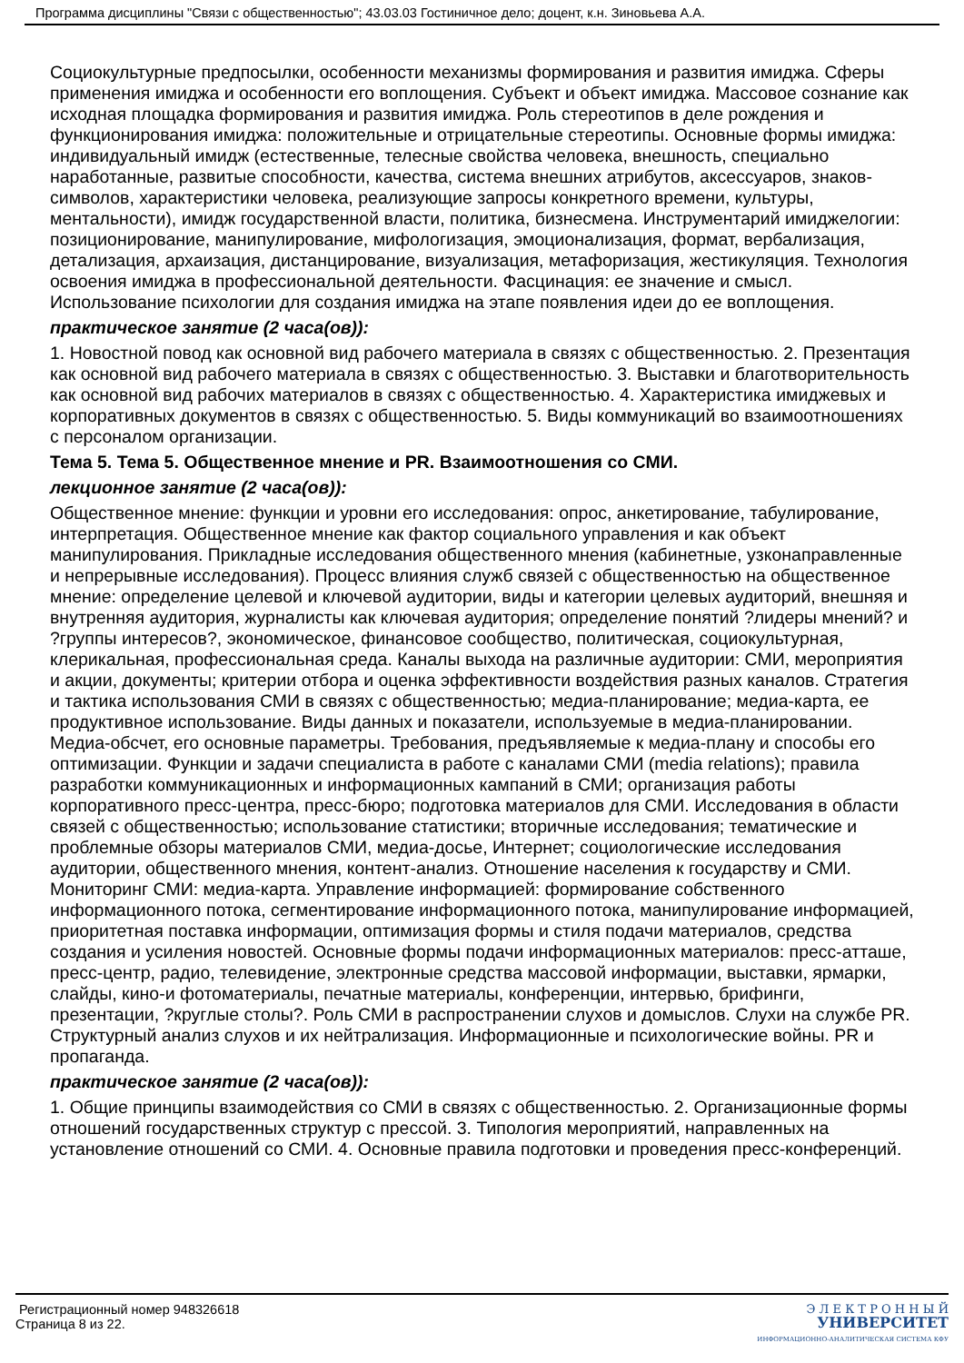Программа дисциплины "Связи с общественностью"; 43.03.03 Гостиничное дело; доцент, к.н. Зиновьева А.А.
Социокультурные предпосылки, особенности механизмы формирования и развития имиджа. Сферы применения имиджа и особенности его воплощения. Субъект и объект имиджа. Массовое сознание как исходная площадка формирования и развития имиджа. Роль стереотипов в деле рождения и функционирования имиджа: положительные и отрицательные стереотипы. Основные формы имиджа: индивидуальный имидж (естественные, телесные свойства человека, внешность, специально наработанные, развитые способности, качества, система внешних атрибутов, аксессуаров, знаков-символов, характеристики человека, реализующие запросы конкретного времени, культуры, ментальности), имидж государственной власти, политика, бизнесмена. Инструментарий имиджелогии: позиционирование, манипулирование, мифологизация, эмоционализация, формат, вербализация, детализация, архаизация, дистанцирование, визуализация, метафоризация, жестикуляция. Технология освоения имиджа в профессиональной деятельности. Фасцинация: ее значение и смысл. Использование психологии для создания имиджа на этапе появления идеи до ее воплощения.
практическое занятие (2 часа(ов)):
1. Новостной повод как основной вид рабочего материала в связях с общественностью. 2. Презентация как основной вид рабочего материала в связях с общественностью. 3. Выставки и благотворительность как основной вид рабочих материалов в связях с общественностью. 4. Характеристика имиджевых и корпоративных документов в связях с общественностью. 5. Виды коммуникаций во взаимоотношениях с персоналом организации.
Тема 5. Тема 5. Общественное мнение и PR. Взаимоотношения со СМИ.
лекционное занятие (2 часа(ов)):
Общественное мнение: функции и уровни его исследования: опрос, анкетирование, табулирование, интерпретация. Общественное мнение как фактор социального управления и как объект манипулирования. Прикладные исследования общественного мнения (кабинетные, узконаправленные и непрерывные исследования). Процесс влияния служб связей с общественностью на общественное мнение: определение целевой и ключевой аудитории, виды и категории целевых аудиторий, внешняя и внутренняя аудитория, журналисты как ключевая аудитория; определение понятий ?лидеры мнений? и ?группы интересов?, экономическое, финансовое сообщество, политическая, социокультурная, клерикальная, профессиональная среда. Каналы выхода на различные аудитории: СМИ, мероприятия и акции, документы; критерии отбора и оценка эффективности воздействия разных каналов. Стратегия и тактика использования СМИ в связях с общественностью; медиа-планирование; медиа-карта, ее продуктивное использование. Виды данных и показатели, используемые в медиа-планировании. Медиа-обсчет, его основные параметры. Требования, предъявляемые к медиа-плану и способы его оптимизации. Функции и задачи специалиста в работе с каналами СМИ (media relations); правила разработки коммуникационных и информационных кампаний в СМИ; организация работы корпоративного пресс-центра, пресс-бюро; подготовка материалов для СМИ. Исследования в области связей с общественностью; использование статистики; вторичные исследования; тематические и проблемные обзоры материалов СМИ, медиа-досье, Интернет; социологические исследования аудитории, общественного мнения, контент-анализ. Отношение населения к государству и СМИ. Мониторинг СМИ: медиа-карта. Управление информацией: формирование собственного информационного потока, сегментирование информационного потока, манипулирование информацией, приоритетная поставка информации, оптимизация формы и стиля подачи материалов, средства создания и усиления новостей. Основные формы подачи информационных материалов: пресс-атташе, пресс-центр, радио, телевидение, электронные средства массовой информации, выставки, ярмарки, слайды, кино-и фотоматериалы, печатные материалы, конференции, интервью, брифинги, презентации, ?круглые столы?. Роль СМИ в распространении слухов и домыслов. Слухи на службе PR. Структурный анализ слухов и их нейтрализация. Информационные и психологические войны. PR и пропаганда.
практическое занятие (2 часа(ов)):
1. Общие принципы взаимодействия со СМИ в связях с общественностью. 2. Организационные формы отношений государственных структур с прессой. 3. Типология мероприятий, направленных на установление отношений со СМИ. 4. Основные правила подготовки и проведения пресс-конференций.
Регистрационный номер 948326618
Страница 8 из 22.
Э Л Е К Т Р О Н Н Ы Й
УНИВЕРСИТЕТ
ИНФОРМАЦИОННО-АНАЛИТИЧЕСКАЯ СИСТЕМА КФУ